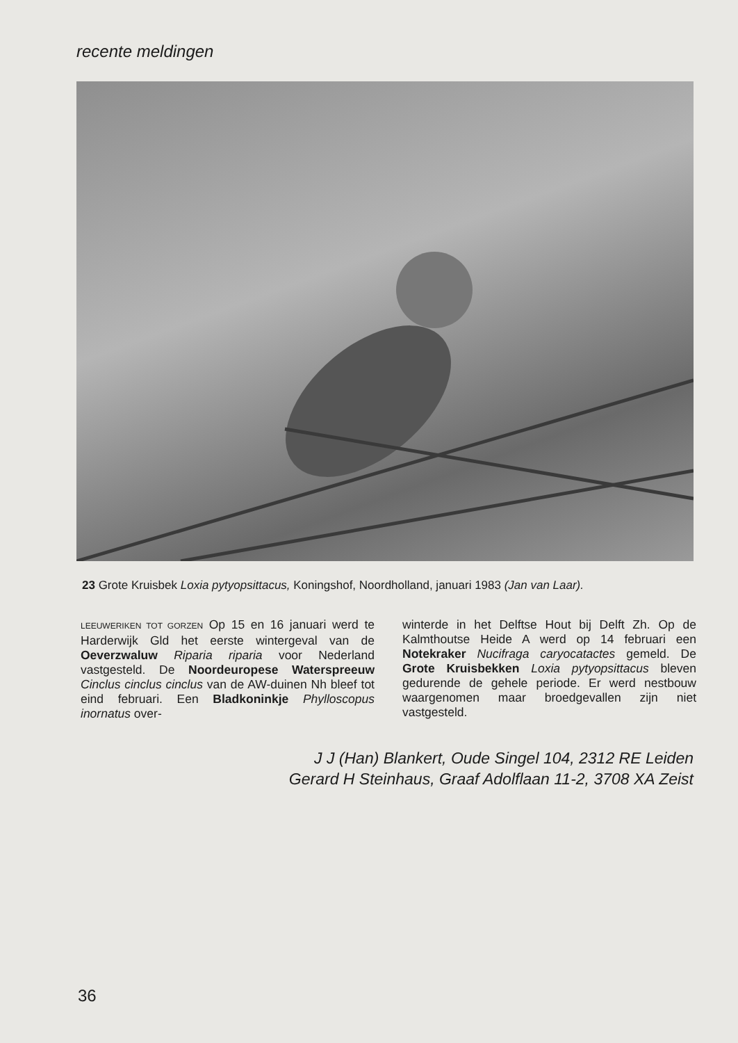recente meldingen
23 Grote Kruisbek Loxia pytyopsittacus, Koningshof, Noordholland, januari 1983 (Jan van Laar).
LEEUWERIKEN TOT GORZEN Op 15 en 16 januari werd te Harderwijk Gld het eerste wintergeval van de Oeverzwaluw Riparia riparia voor Nederland vastgesteld. De Noordeuropese Waterspreeuw Cinclus cinclus cinclus van de AW-duinen Nh bleef tot eind februari. Een Bladkoninkje Phylloscopus inornatus over-
winterde in het Delftse Hout bij Delft Zh. Op de Kalmthoutse Heide A werd op 14 februari een Notekraker Nucifraga caryocatactes gemeld. De Grote Kruisbekken Loxia pytyopsittacus bleven gedurende de gehele periode. Er werd nestbouw waargenomen maar broedgevallen zijn niet vastgesteld.
J J (Han) Blankert, Oude Singel 104, 2312 RE Leiden
Gerard H Steinhaus, Graaf Adolflaan 11-2, 3708 XA Zeist
36